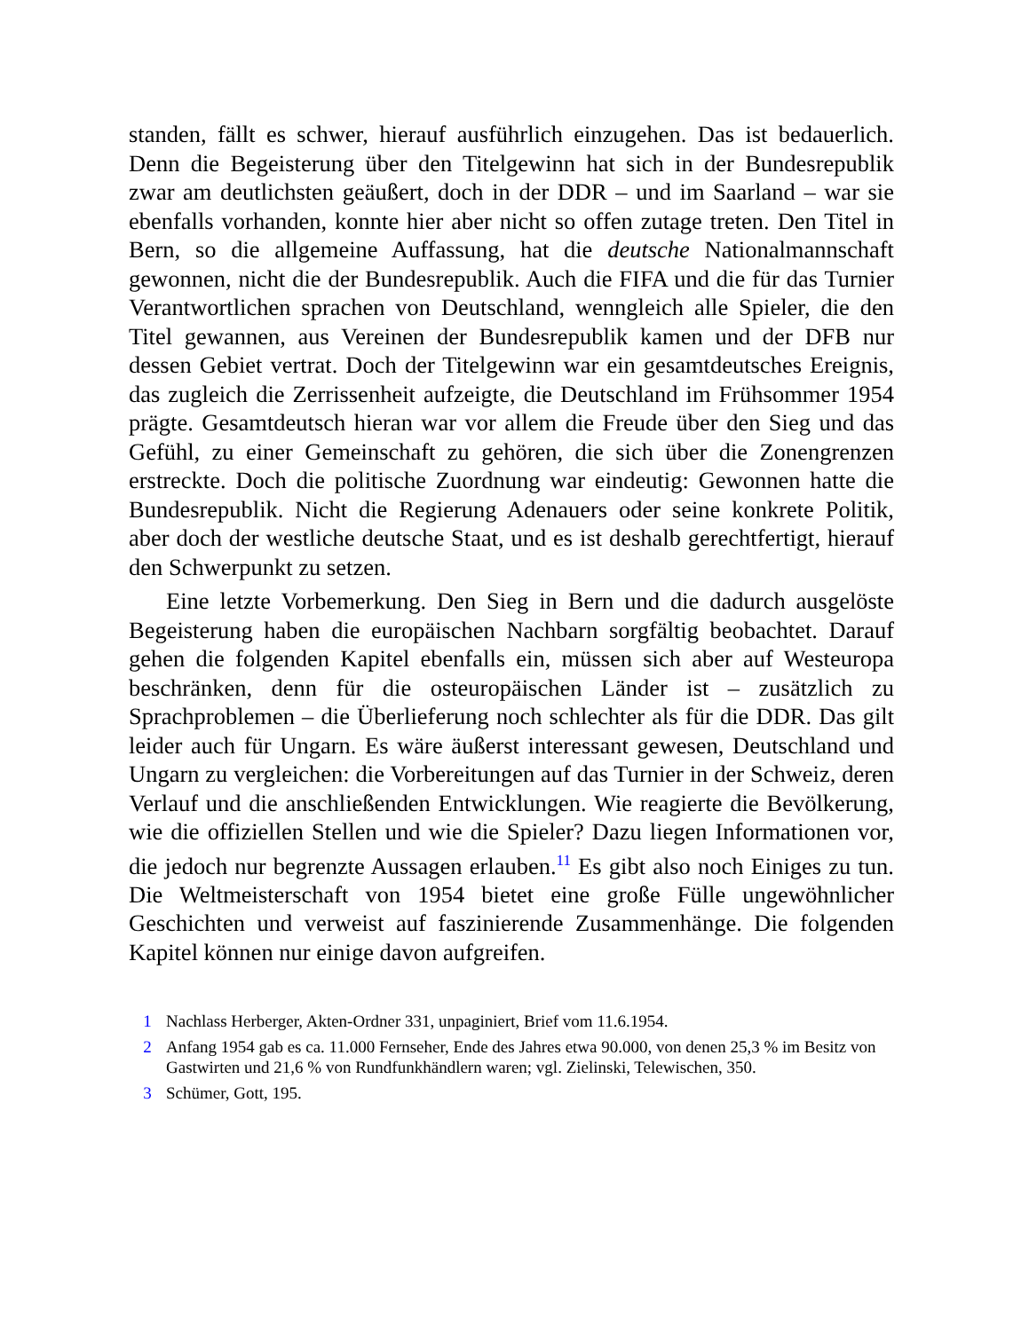standen, fällt es schwer, hierauf ausführlich einzugehen. Das ist bedauerlich. Denn die Begeisterung über den Titelgewinn hat sich in der Bundesrepublik zwar am deutlichsten geäußert, doch in der DDR – und im Saarland – war sie ebenfalls vorhanden, konnte hier aber nicht so offen zutage treten. Den Titel in Bern, so die allgemeine Auffassung, hat die deutsche Nationalmannschaft gewonnen, nicht die der Bundesrepublik. Auch die FIFA und die für das Turnier Verantwortlichen sprachen von Deutschland, wenngleich alle Spieler, die den Titel gewannen, aus Vereinen der Bundesrepublik kamen und der DFB nur dessen Gebiet vertrat. Doch der Titelgewinn war ein gesamtdeutsches Ereignis, das zugleich die Zerrissenheit aufzeigte, die Deutschland im Frühsommer 1954 prägte. Gesamtdeutsch hieran war vor allem die Freude über den Sieg und das Gefühl, zu einer Gemeinschaft zu gehören, die sich über die Zonengrenzen erstreckte. Doch die politische Zuordnung war eindeutig: Gewonnen hatte die Bundesrepublik. Nicht die Regierung Adenauers oder seine konkrete Politik, aber doch der westliche deutsche Staat, und es ist deshalb gerechtfertigt, hierauf den Schwerpunkt zu setzen.
Eine letzte Vorbemerkung. Den Sieg in Bern und die dadurch ausgelöste Begeisterung haben die europäischen Nachbarn sorgfältig beobachtet. Darauf gehen die folgenden Kapitel ebenfalls ein, müssen sich aber auf Westeuropa beschränken, denn für die osteuropäischen Länder ist – zusätzlich zu Sprachproblemen – die Überlieferung noch schlechter als für die DDR. Das gilt leider auch für Ungarn. Es wäre äußerst interessant gewesen, Deutschland und Ungarn zu vergleichen: die Vorbereitungen auf das Turnier in der Schweiz, deren Verlauf und die anschließenden Entwicklungen. Wie reagierte die Bevölkerung, wie die offiziellen Stellen und wie die Spieler? Dazu liegen Informationen vor, die jedoch nur begrenzte Aussagen erlauben.<sup>11</sup> Es gibt also noch Einiges zu tun. Die Weltmeisterschaft von 1954 bietet eine große Fülle ungewöhnlicher Geschichten und verweist auf faszinierende Zusammenhänge. Die folgenden Kapitel können nur einige davon aufgreifen.
1 Nachlass Herberger, Akten-Ordner 331, unpaginiert, Brief vom 11.6.1954.
2 Anfang 1954 gab es ca. 11.000 Fernseher, Ende des Jahres etwa 90.000, von denen 25,3 % im Besitz von Gastwirten und 21,6 % von Rundfunkhändlern waren; vgl. Zielinski, Telewischen, 350.
3 Schümer, Gott, 195.